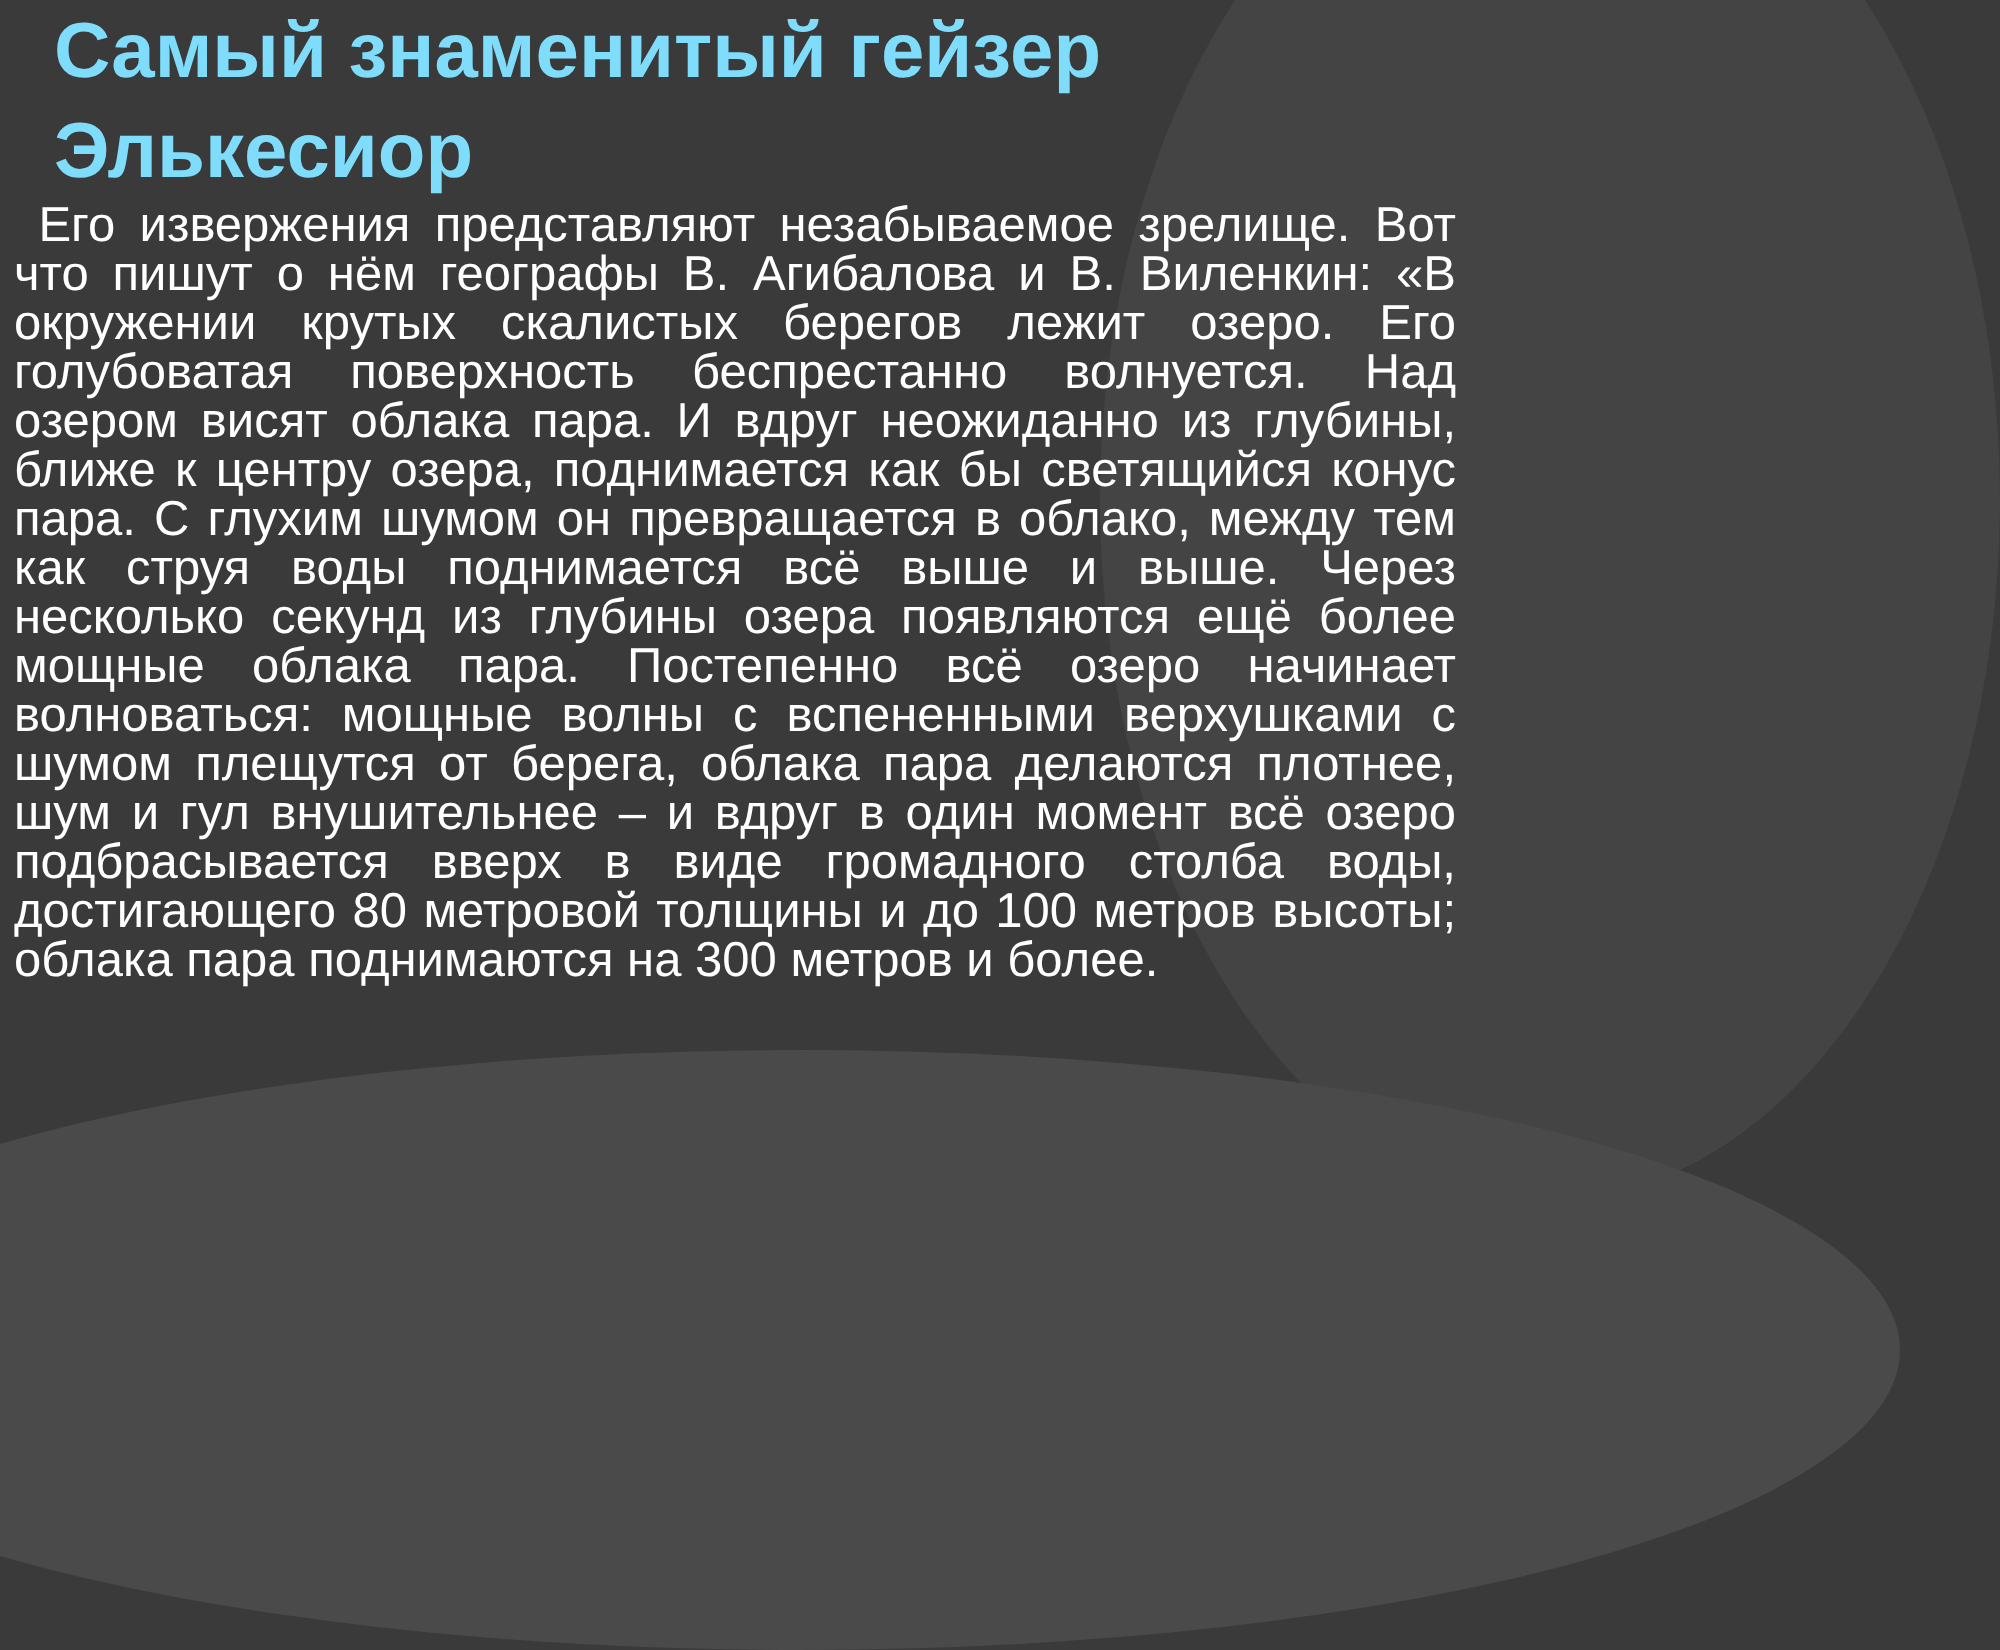Самый знаменитый гейзер
Элькесиор
Его извержения представляют незабываемое зрелище. Вот что пишут о нём географы В. Агибалова и В. Виленкин: «В окружении крутых скалистых берегов лежит озеро. Его голубоватая поверхность беспрестанно волнуется. Над озером висят облака пара. И вдруг неожиданно из глубины, ближе к центру озера, поднимается как бы светящийся конус пара. С глухим шумом он превращается в облако, между тем как струя воды поднимается всё выше и выше. Через несколько секунд из глубины озера появляются ещё более мощные облака пара. Постепенно всё озеро начинает волноваться: мощные волны с вспененными верхушками с шумом плещутся от берега, облака пара делаются плотнее, шум и гул внушительнее – и вдруг в один момент всё озеро подбрасывается вверх в виде громадного столба воды, достигающего 80 метровой толщины и до 100 метров высоты; облака пара поднимаются на 300 метров и более.